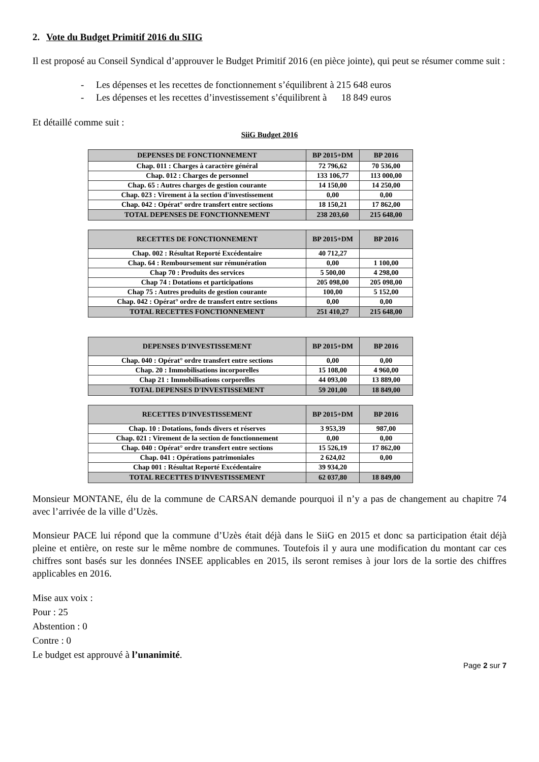2. Vote du Budget Primitif 2016 du SIIG
Il est proposé au Conseil Syndical d’approuver le Budget Primitif 2016 (en pièce jointe), qui peut se résumer comme suit :
- Les dépenses et les recettes de fonctionnement s’équilibrent à 215 648 euros
- Les dépenses et les recettes d’investissement s’équilibrent à 18 849 euros
Et détaillé comme suit :
SiiG Budget 2016
| DEPENSES DE FONCTIONNEMENT | BP 2015+DM | BP 2016 |
| --- | --- | --- |
| Chap. 011 : Charges à caractère général | 72 796,62 | 70 536,00 |
| Chap. 012 : Charges de personnel | 133 106,77 | 113 000,00 |
| Chap. 65 : Autres charges de gestion courante | 14 150,00 | 14 250,00 |
| Chap. 023 : Virement à la section d'investissement | 0,00 | 0,00 |
| Chap. 042 : Opérat° ordre transfert entre sections | 18 150,21 | 17 862,00 |
| TOTAL DEPENSES DE FONCTIONNEMENT | 238 203,60 | 215 648,00 |
| RECETTES DE FONCTIONNEMENT | BP 2015+DM | BP 2016 |
| --- | --- | --- |
| Chap. 002 : Résultat Reporté Excédentaire | 40 712,27 | |
| Chap. 64 : Remboursement sur rémunération | 0,00 | 1 100,00 |
| Chap 70 : Produits des services | 5 500,00 | 4 298,00 |
| Chap 74 : Dotations et participations | 205 098,00 | 205 098,00 |
| Chap 75 : Autres produits de gestion courante | 100,00 | 5 152,00 |
| Chap. 042 : Opérat° ordre de transfert entre sections | 0,00 | 0,00 |
| TOTAL RECETTES FONCTIONNEMENT | 251 410,27 | 215 648,00 |
| DEPENSES D'INVESTISSEMENT | BP 2015+DM | BP 2016 |
| --- | --- | --- |
| Chap. 040 : Opérat° ordre transfert entre sections | 0,00 | 0,00 |
| Chap. 20 : Immobilisations incorporelles | 15 108,00 | 4 960,00 |
| Chap 21 : Immobilisations corporelles | 44 093,00 | 13 889,00 |
| TOTAL DEPENSES D'INVESTISSEMENT | 59 201,00 | 18 849,00 |
| RECETTES D'INVESTISSEMENT | BP 2015+DM | BP 2016 |
| --- | --- | --- |
| Chap. 10 : Dotations, fonds divers et réserves | 3 953,39 | 987,00 |
| Chap. 021 : Virement de la section de fonctionnement | 0,00 | 0,00 |
| Chap. 040 : Opérat° ordre transfert entre sections | 15 526,19 | 17 862,00 |
| Chap. 041 : Opérations patrimoniales | 2 624,02 | 0,00 |
| Chap 001 : Résultat Reporté Excédentaire | 39 934,20 | |
| TOTAL RECETTES D'INVESTISSEMENT | 62 037,80 | 18 849,00 |
Monsieur MONTANE, élu de la commune de CARSAN demande pourquoi il n’y a pas de changement au chapitre 74 avec l’arrivée de la ville d’Uzès.
Monsieur PACE lui répond que la commune d’Uzès était déjà dans le SiiG en 2015 et donc sa participation était déjà pleine et entière, on reste sur le même nombre de communes. Toutefois il y aura une modification du montant car ces chiffres sont basés sur les données INSEE applicables en 2015, ils seront remises à jour lors de la sortie des chiffres applicables en 2016.
Mise aux voix :
Pour : 25
Abstention : 0
Contre : 0
Le budget est approuvé à l’unanimité.
Page 2 sur 7